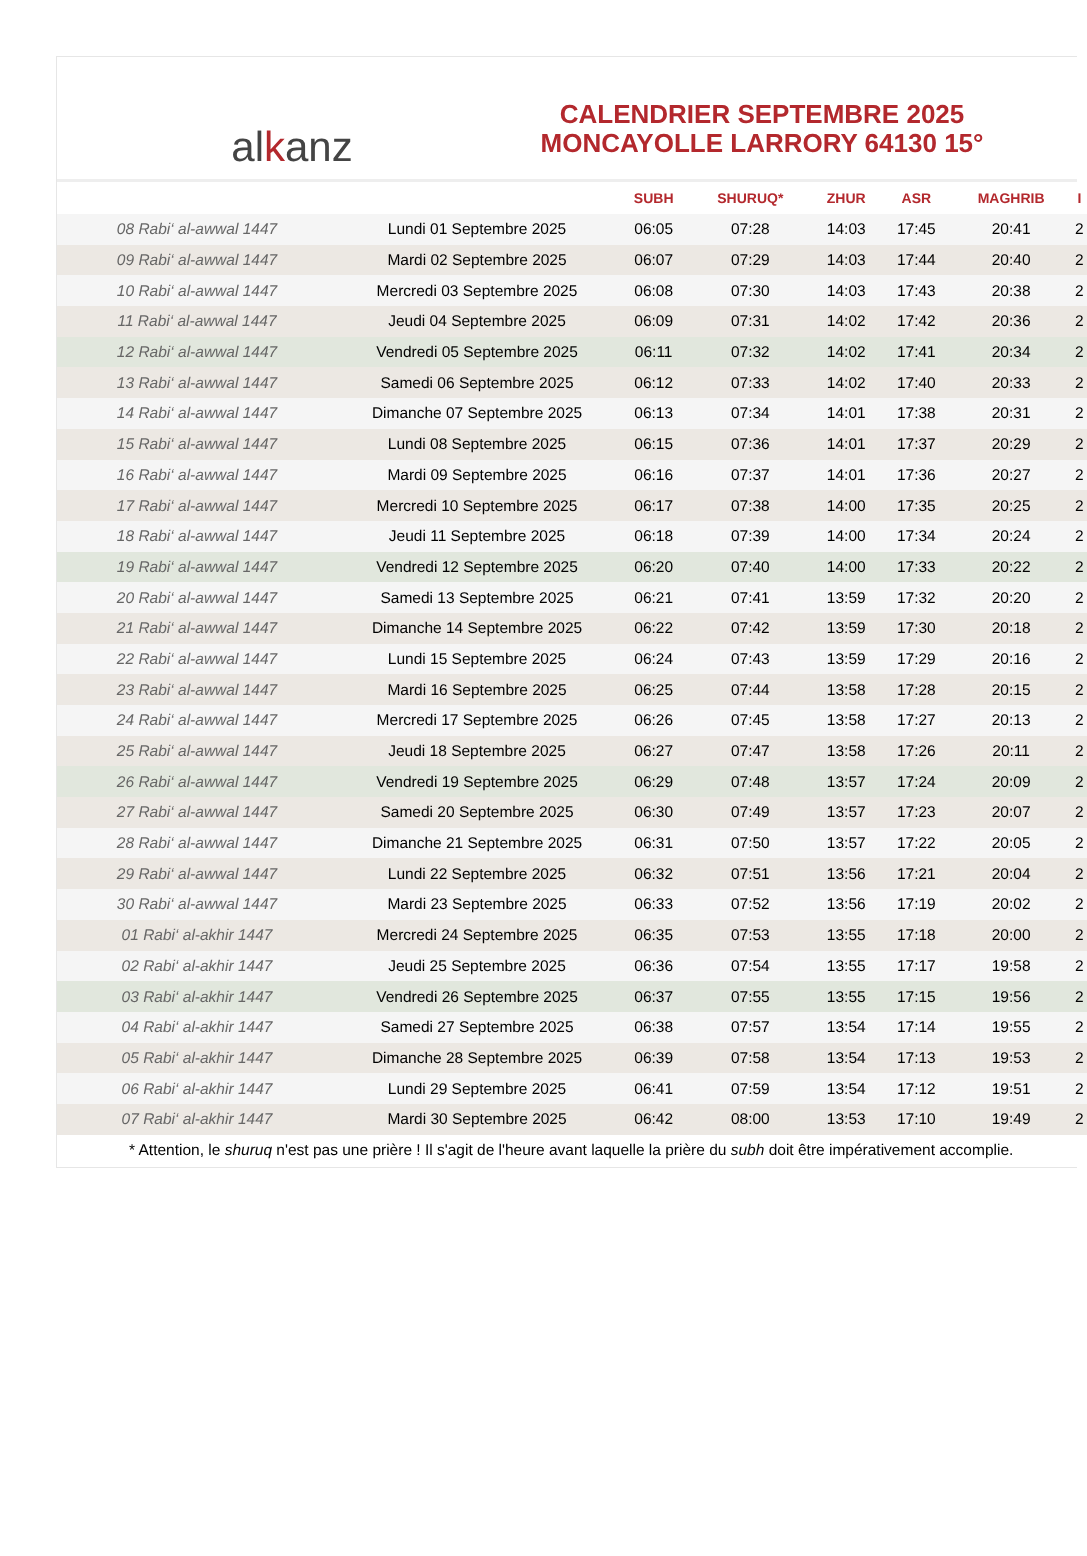al k anz
CALENDRIER SEPTEMBRE 2025
MONCAYOLLE LARRORY 64130 15°
| | | SUBH | SHURUQ* | ZHUR | ASR | MAGHRIB | I |
| --- | --- | --- | --- | --- | --- | --- | --- |
| 08 Rabi‘ al-awwal 1447 | Lundi 01 Septembre 2025 | 06:05 | 07:28 | 14:03 | 17:45 | 20:41 | 2 |
| 09 Rabi‘ al-awwal 1447 | Mardi 02 Septembre 2025 | 06:07 | 07:29 | 14:03 | 17:44 | 20:40 | 2 |
| 10 Rabi‘ al-awwal 1447 | Mercredi 03 Septembre 2025 | 06:08 | 07:30 | 14:03 | 17:43 | 20:38 | 2 |
| 11 Rabi‘ al-awwal 1447 | Jeudi 04 Septembre 2025 | 06:09 | 07:31 | 14:02 | 17:42 | 20:36 | 2 |
| 12 Rabi‘ al-awwal 1447 | Vendredi 05 Septembre 2025 | 06:11 | 07:32 | 14:02 | 17:41 | 20:34 | 2 |
| 13 Rabi‘ al-awwal 1447 | Samedi 06 Septembre 2025 | 06:12 | 07:33 | 14:02 | 17:40 | 20:33 | 2 |
| 14 Rabi‘ al-awwal 1447 | Dimanche 07 Septembre 2025 | 06:13 | 07:34 | 14:01 | 17:38 | 20:31 | 2 |
| 15 Rabi‘ al-awwal 1447 | Lundi 08 Septembre 2025 | 06:15 | 07:36 | 14:01 | 17:37 | 20:29 | 2 |
| 16 Rabi‘ al-awwal 1447 | Mardi 09 Septembre 2025 | 06:16 | 07:37 | 14:01 | 17:36 | 20:27 | 2 |
| 17 Rabi‘ al-awwal 1447 | Mercredi 10 Septembre 2025 | 06:17 | 07:38 | 14:00 | 17:35 | 20:25 | 2 |
| 18 Rabi‘ al-awwal 1447 | Jeudi 11 Septembre 2025 | 06:18 | 07:39 | 14:00 | 17:34 | 20:24 | 2 |
| 19 Rabi‘ al-awwal 1447 | Vendredi 12 Septembre 2025 | 06:20 | 07:40 | 14:00 | 17:33 | 20:22 | 2 |
| 20 Rabi‘ al-awwal 1447 | Samedi 13 Septembre 2025 | 06:21 | 07:41 | 13:59 | 17:32 | 20:20 | 2 |
| 21 Rabi‘ al-awwal 1447 | Dimanche 14 Septembre 2025 | 06:22 | 07:42 | 13:59 | 17:30 | 20:18 | 2 |
| 22 Rabi‘ al-awwal 1447 | Lundi 15 Septembre 2025 | 06:24 | 07:43 | 13:59 | 17:29 | 20:16 | 2 |
| 23 Rabi‘ al-awwal 1447 | Mardi 16 Septembre 2025 | 06:25 | 07:44 | 13:58 | 17:28 | 20:15 | 2 |
| 24 Rabi‘ al-awwal 1447 | Mercredi 17 Septembre 2025 | 06:26 | 07:45 | 13:58 | 17:27 | 20:13 | 2 |
| 25 Rabi‘ al-awwal 1447 | Jeudi 18 Septembre 2025 | 06:27 | 07:47 | 13:58 | 17:26 | 20:11 | 2 |
| 26 Rabi‘ al-awwal 1447 | Vendredi 19 Septembre 2025 | 06:29 | 07:48 | 13:57 | 17:24 | 20:09 | 2 |
| 27 Rabi‘ al-awwal 1447 | Samedi 20 Septembre 2025 | 06:30 | 07:49 | 13:57 | 17:23 | 20:07 | 2 |
| 28 Rabi‘ al-awwal 1447 | Dimanche 21 Septembre 2025 | 06:31 | 07:50 | 13:57 | 17:22 | 20:05 | 2 |
| 29 Rabi‘ al-awwal 1447 | Lundi 22 Septembre 2025 | 06:32 | 07:51 | 13:56 | 17:21 | 20:04 | 2 |
| 30 Rabi‘ al-awwal 1447 | Mardi 23 Septembre 2025 | 06:33 | 07:52 | 13:56 | 17:19 | 20:02 | 2 |
| 01 Rabi‘ al-akhir 1447 | Mercredi 24 Septembre 2025 | 06:35 | 07:53 | 13:55 | 17:18 | 20:00 | 2 |
| 02 Rabi‘ al-akhir 1447 | Jeudi 25 Septembre 2025 | 06:36 | 07:54 | 13:55 | 17:17 | 19:58 | 2 |
| 03 Rabi‘ al-akhir 1447 | Vendredi 26 Septembre 2025 | 06:37 | 07:55 | 13:55 | 17:15 | 19:56 | 2 |
| 04 Rabi‘ al-akhir 1447 | Samedi 27 Septembre 2025 | 06:38 | 07:57 | 13:54 | 17:14 | 19:55 | 2 |
| 05 Rabi‘ al-akhir 1447 | Dimanche 28 Septembre 2025 | 06:39 | 07:58 | 13:54 | 17:13 | 19:53 | 2 |
| 06 Rabi‘ al-akhir 1447 | Lundi 29 Septembre 2025 | 06:41 | 07:59 | 13:54 | 17:12 | 19:51 | 2 |
| 07 Rabi‘ al-akhir 1447 | Mardi 30 Septembre 2025 | 06:42 | 08:00 | 13:53 | 17:10 | 19:49 | 2 |
* Attention, le shuruq n'est pas une prière ! Il s'agit de l'heure avant laquelle la prière du subh doit être impérativement accomplie.